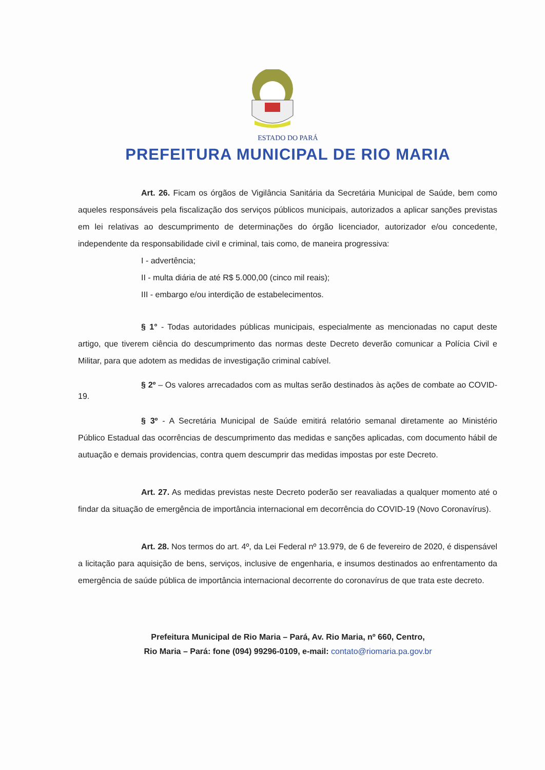ESTADO DO PARÁ
PREFEITURA MUNICIPAL DE RIO MARIA
Art. 26. Ficam os órgãos de Vigilância Sanitária da Secretária Municipal de Saúde, bem como aqueles responsáveis pela fiscalização dos serviços públicos municipais, autorizados a aplicar sanções previstas em lei relativas ao descumprimento de determinações do órgão licenciador, autorizador e/ou concedente, independente da responsabilidade civil e criminal, tais como, de maneira progressiva:
I - advertência;
II - multa diária de até R$ 5.000,00 (cinco mil reais);
III - embargo e/ou interdição de estabelecimentos.
§ 1° - Todas autoridades públicas municipais, especialmente as mencionadas no caput deste artigo, que tiverem ciência do descumprimento das normas deste Decreto deverão comunicar a Polícia Civil e Militar, para que adotem as medidas de investigação criminal cabível.
§ 2º – Os valores arrecadados com as multas serão destinados às ações de combate ao COVID-19.
§ 3º - A Secretária Municipal de Saúde emitirá relatório semanal diretamente ao Ministério Público Estadual das ocorrências de descumprimento das medidas e sanções aplicadas, com documento hábil de autuação e demais providencias, contra quem descumprir das medidas impostas por este Decreto.
Art. 27. As medidas previstas neste Decreto poderão ser reavaliadas a qualquer momento até o findar da situação de emergência de importância internacional em decorrência do COVID-19 (Novo Coronavírus).
Art. 28. Nos termos do art. 4º, da Lei Federal nº 13.979, de 6 de fevereiro de 2020, é dispensável a licitação para aquisição de bens, serviços, inclusive de engenharia, e insumos destinados ao enfrentamento da emergência de saúde pública de importância internacional decorrente do coronavírus de que trata este decreto.
Prefeitura Municipal de Rio Maria – Pará, Av. Rio Maria, nº 660, Centro,
Rio Maria – Pará: fone (094) 99296-0109, e-mail: contato@riomaria.pa.gov.br